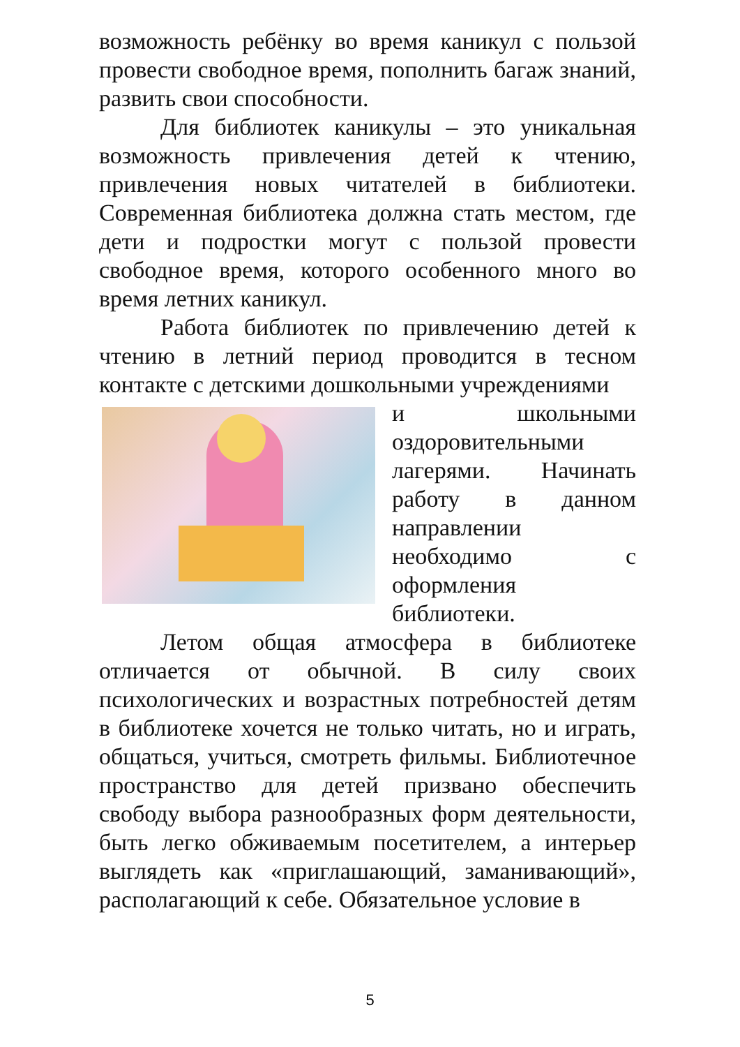возможность ребёнку во время каникул с пользой провести свободное время, пополнить багаж знаний, развить свои способности.
Для библиотек каникулы – это уникальная возможность привлечения детей к чтению, привлечения новых читателей в библиотеки. Современная библиотека должна стать местом, где дети и подростки могут с пользой провести свободное время, которого особенного много во время летних каникул.
Работа библиотек по привлечению детей к чтению в летний период проводится в тесном контакте с детскими дошкольными учреждениями
и школьными оздоровительными лагерями. Начинать работу в данном направлении необходимо с оформления библиотеки.
Летом общая атмосфера в библиотеке отличается от обычной. В силу своих психологических и возрастных потребностей детям в библиотеке хочется не только читать, но и играть, общаться, учиться, смотреть фильмы. Библиотечное пространство для детей призвано обеспечить свободу выбора разнообразных форм деятельности, быть легко обживаемым посетителем, а интерьер выглядеть как «приглашающий, заманивающий», располагающий к себе. Обязательное условие в
5